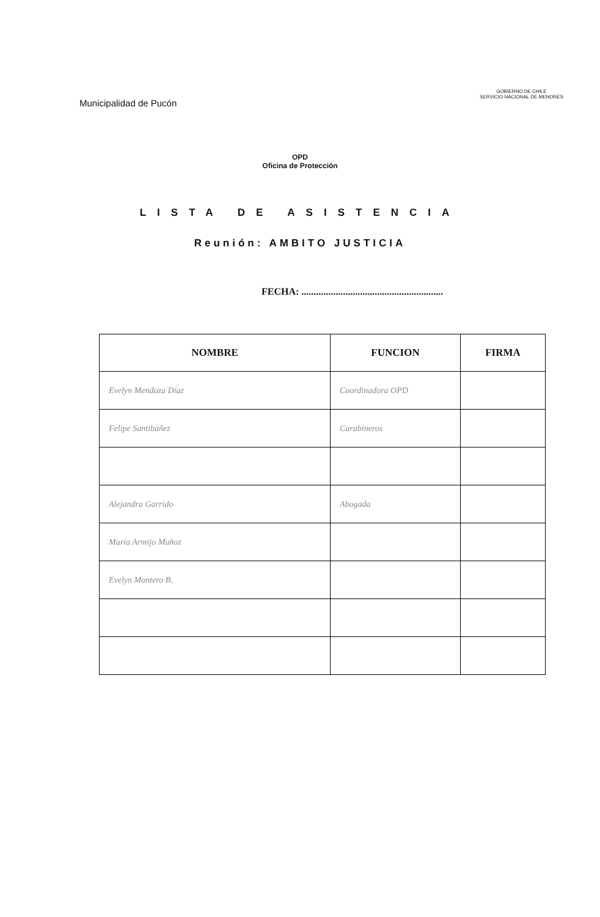Municipalidad de Pucón
GOBIERNO DE CHILE
SERVICIO NACIONAL DE MENORES
OPD
Oficina de Protección
LISTA DE ASISTENCIA
Reunión: AMBITO JUSTICIA
FECHA: ..........................................................
| NOMBRE | FUNCION | FIRMA |
| --- | --- | --- |
| Evelyn Mendoza Díaz | Coordinadora OPD | |
| Felipe Santibáñez | Carabineros | |
| Alejandra Garrido | Abogada | |
| María Armijo Muñoz | | |
| Evelyn Montero B. | | |